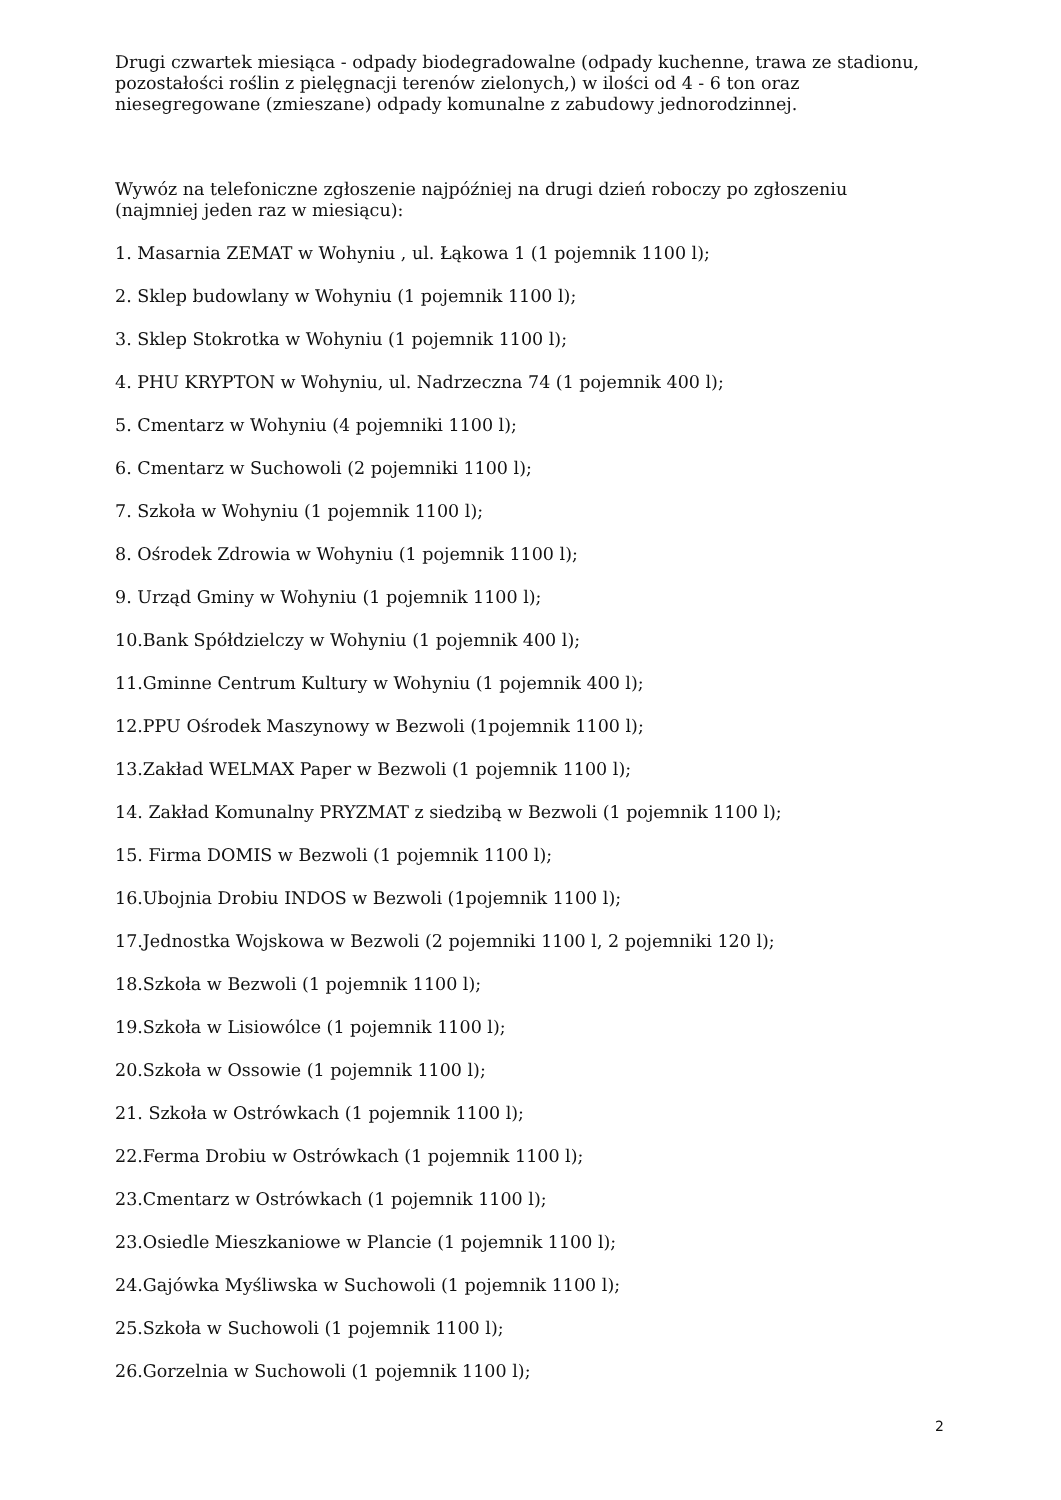Drugi czwartek miesiąca - odpady biodegradowalne (odpady kuchenne, trawa ze stadionu, pozostałości roślin z pielęgnacji terenów zielonych,) w ilości od 4 - 6 ton oraz niesegregowane (zmieszane) odpady komunalne z zabudowy jednorodzinnej.
Wywóz na telefoniczne zgłoszenie najpóźniej na drugi dzień roboczy po zgłoszeniu (najmniej jeden raz w miesiącu):
1. Masarnia ZEMAT w Wohyniu , ul. Łąkowa 1 (1 pojemnik 1100 l);
2. Sklep budowlany w Wohyniu (1 pojemnik 1100 l);
3. Sklep Stokrotka w Wohyniu (1 pojemnik 1100 l);
4. PHU KRYPTON w Wohyniu, ul. Nadrzeczna 74 (1 pojemnik 400 l);
5. Cmentarz w Wohyniu (4 pojemniki 1100 l);
6. Cmentarz w Suchowoli (2 pojemniki 1100 l);
7. Szkoła w Wohyniu (1 pojemnik 1100 l);
8. Ośrodek Zdrowia w Wohyniu (1 pojemnik 1100 l);
9. Urząd Gminy w Wohyniu (1 pojemnik 1100 l);
10.Bank Spółdzielczy w Wohyniu (1 pojemnik 400 l);
11.Gminne Centrum Kultury w Wohyniu (1 pojemnik 400 l);
12.PPU Ośrodek Maszynowy w Bezwoli (1pojemnik 1100 l);
13.Zakład WELMAX Paper w Bezwoli (1 pojemnik 1100 l);
14. Zakład Komunalny PRYZMAT z siedzibą w Bezwoli (1 pojemnik 1100 l);
15. Firma DOMIS w Bezwoli (1 pojemnik 1100 l);
16.Ubojnia Drobiu INDOS w Bezwoli (1pojemnik 1100 l);
17.Jednostka Wojskowa w Bezwoli (2 pojemniki 1100 l, 2 pojemniki 120 l);
18.Szkoła w Bezwoli (1 pojemnik 1100 l);
19.Szkoła w Lisiowólce (1 pojemnik 1100 l);
20.Szkoła w Ossowie (1 pojemnik 1100 l);
21. Szkoła w Ostrówkach (1 pojemnik 1100 l);
22.Ferma Drobiu w Ostrówkach (1 pojemnik 1100 l);
23.Cmentarz w Ostrówkach (1 pojemnik 1100 l);
23.Osiedle Mieszkaniowe w Plancie (1 pojemnik 1100 l);
24.Gajówka Myśliwska w Suchowoli (1 pojemnik 1100 l);
25.Szkoła w Suchowoli (1 pojemnik 1100 l);
26.Gorzelnia w Suchowoli (1 pojemnik 1100 l);
2